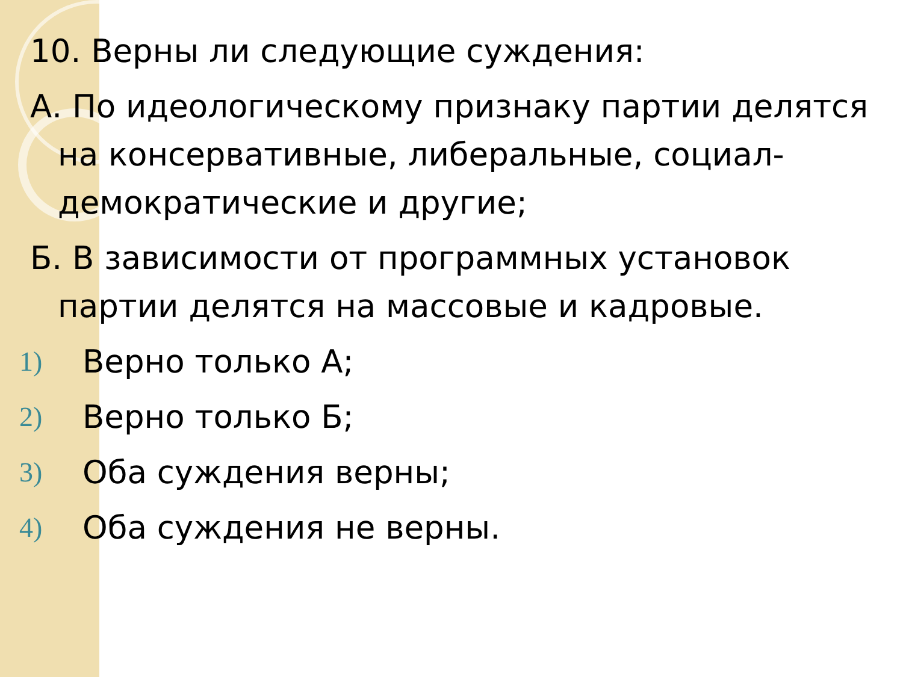10. Верны ли следующие суждения:
А. По идеологическому признаку партии делятся на консервативные, либеральные, социал-демократические и другие;
Б. В зависимости от программных установок партии делятся на массовые и кадровые.
1) Верно только А;
2) Верно только Б;
3) Оба суждения верны;
4) Оба суждения не верны.